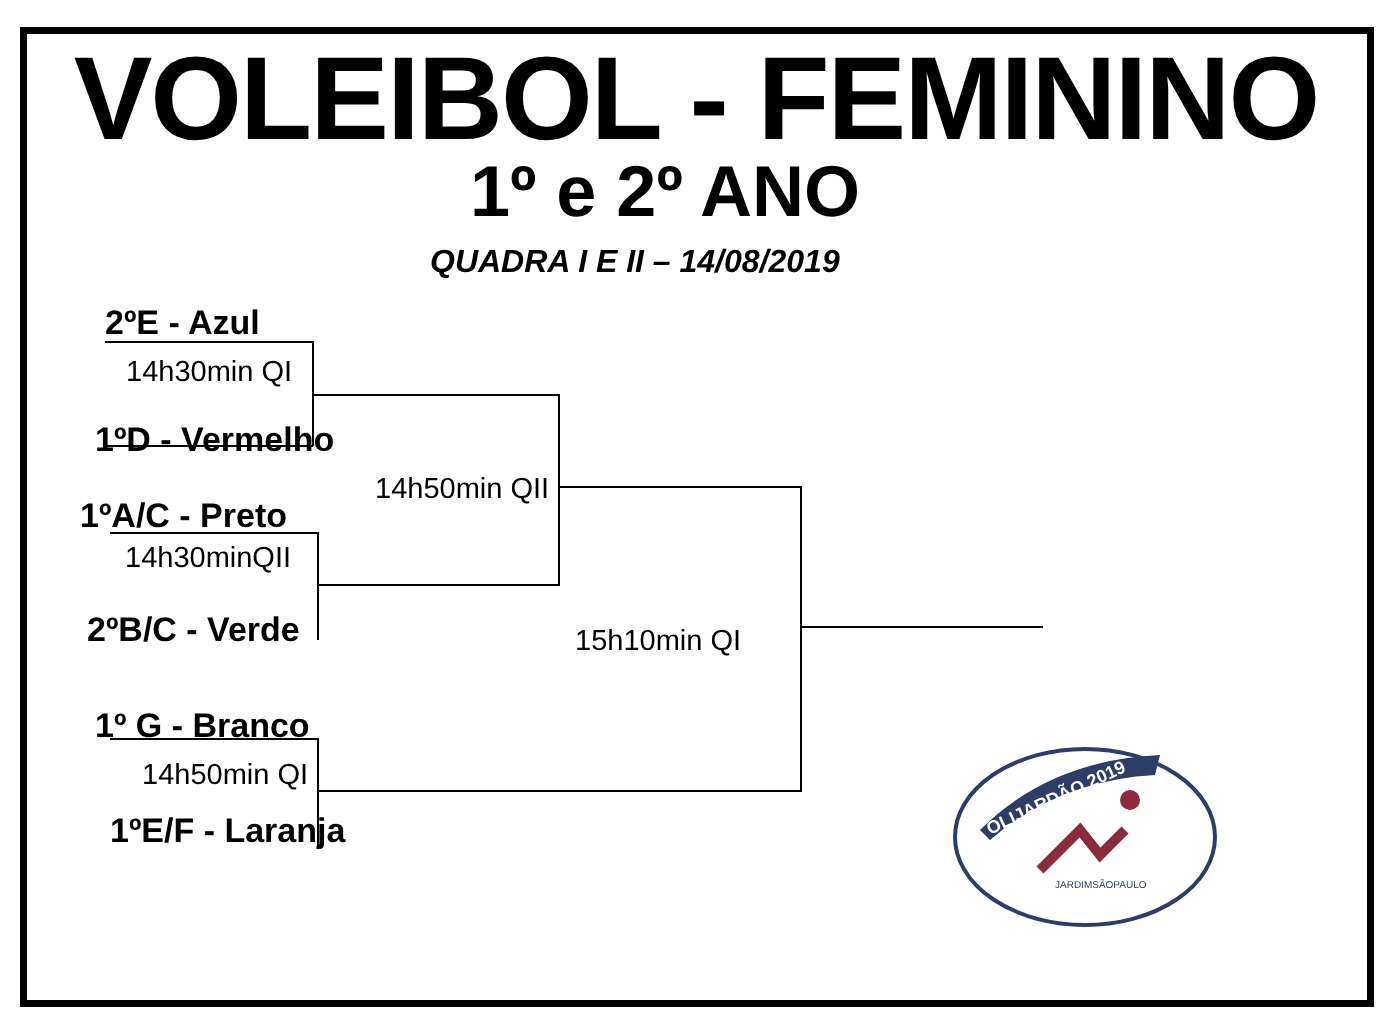VOLEIBOL - FEMININO
1º e 2º ANO
QUADRA I E II – 14/08/2019
2ºE - Azul
14h30min QI
1ºD - Vermelho
14h50min QII
1ºA/C - Preto
14h30minQII
2ºB/C - Verde 15h10min QI
1º G - Branco
14h50min QI
1ºE/F - Laranja
OLIJARDÃO 2019
JARDIMSÃOPAULO